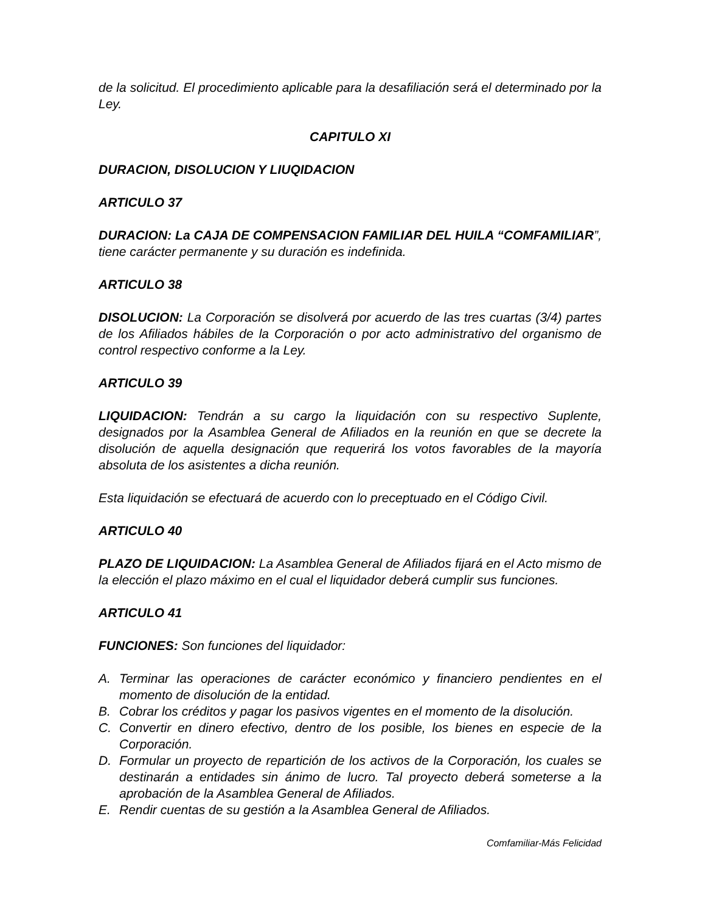de la solicitud. El procedimiento aplicable para la desafiliación será el determinado por la Ley.
CAPITULO XI
DURACION, DISOLUCION Y LIUQIDACION
ARTICULO 37
DURACION: La CAJA DE COMPENSACION FAMILIAR DEL HUILA “COMFAMILIAR”, tiene carácter permanente y su duración es indefinida.
ARTICULO 38
DISOLUCION: La Corporación se disolverá por acuerdo de las tres cuartas (3/4) partes de los Afiliados hábiles de la Corporación o por acto administrativo del organismo de control respectivo conforme a la Ley.
ARTICULO 39
LIQUIDACION: Tendrán a su cargo la liquidación con su respectivo Suplente, designados por la Asamblea General de Afiliados en la reunión en que se decrete la disolución de aquella designación que requerirá los votos favorables de la mayoría absoluta de los asistentes a dicha reunión.
Esta liquidación se efectuará de acuerdo con lo preceptuado en el Código Civil.
ARTICULO 40
PLAZO DE LIQUIDACION: La Asamblea General de Afiliados fijará en el Acto mismo de la elección el plazo máximo en el cual el liquidador deberá cumplir sus funciones.
ARTICULO 41
FUNCIONES: Son funciones del liquidador:
A. Terminar las operaciones de carácter económico y financiero pendientes en el momento de disolución de la entidad.
B. Cobrar los créditos y pagar los pasivos vigentes en el momento de la disolución.
C. Convertir en dinero efectivo, dentro de los posible, los bienes en especie de la Corporación.
D. Formular un proyecto de repartición de los activos de la Corporación, los cuales se destinarán a entidades sin ánimo de lucro. Tal proyecto deberá someterse a la aprobación de la Asamblea General de Afiliados.
E. Rendir cuentas de su gestión a la Asamblea General de Afiliados.
Comfamiliar-Más Felicidad